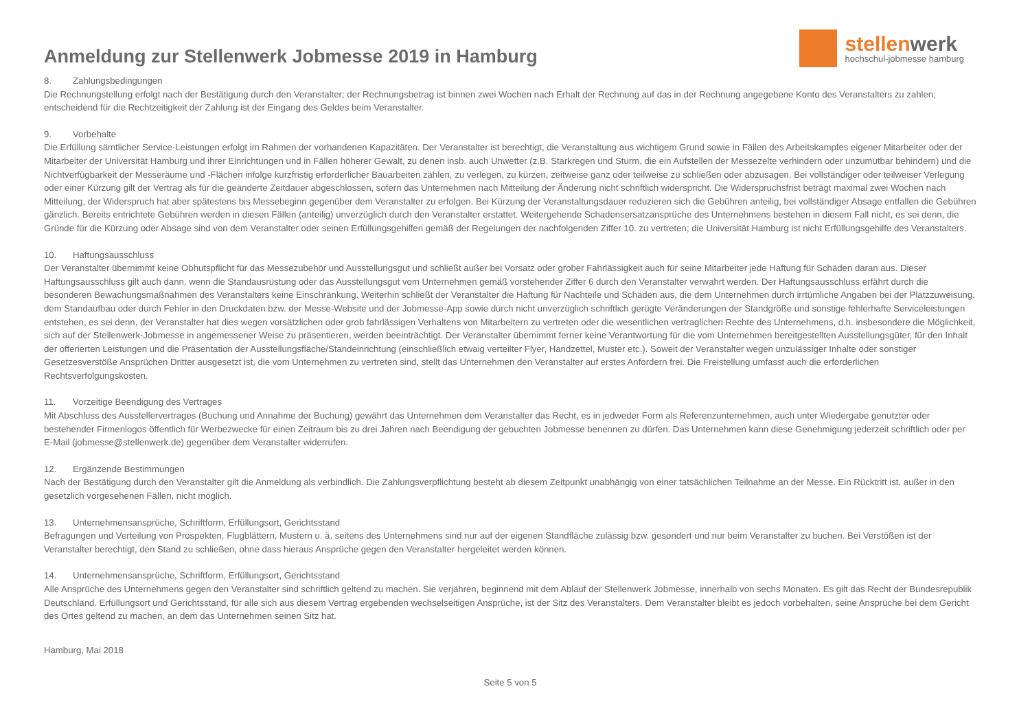Anmeldung zur Stellenwerk Jobmesse 2019 in Hamburg
stellenwerk
hochschul-jobmesse hamburg
8. Zahlungsbedingungen
Die Rechnungstellung erfolgt nach der Bestätigung durch den Veranstalter; der Rechnungsbetrag ist binnen zwei Wochen nach Erhalt der Rechnung auf das in der Rechnung angegebene Konto des Veranstalters zu zahlen; entscheidend für die Rechtzeitigkeit der Zahlung ist der Eingang des Geldes beim Veranstalter.
9. Vorbehalte
Die Erfüllung sämtlicher Service-Leistungen erfolgt im Rahmen der vorhandenen Kapazitäten. Der Veranstalter ist berechtigt, die Veranstaltung aus wichtigem Grund sowie in Fällen des Arbeitskampfes eigener Mitarbeiter oder der Mitarbeiter der Universität Hamburg und ihrer Einrichtungen und in Fällen höherer Gewalt, zu denen insb. auch Unwetter (z.B. Starkregen und Sturm, die ein Aufstellen der Messezelte verhindern oder unzumutbar behindern) und die Nichtverfügbarkeit der Messeräume und -Flächen infolge kurzfristig erforderlicher Bauarbeiten zählen, zu verlegen, zu kürzen, zeitweise ganz oder teilweise zu schließen oder abzusagen. Bei vollständiger oder teilweiser Verlegung oder einer Kürzung gilt der Vertrag als für die geänderte Zeitdauer abgeschlossen, sofern das Unternehmen nach Mitteilung der Änderung nicht schriftlich widerspricht. Die Widerspruchsfrist beträgt maximal zwei Wochen nach Mitteilung, der Widerspruch hat aber spätestens bis Messebeginn gegenüber dem Veranstalter zu erfolgen. Bei Kürzung der Veranstaltungsdauer reduzieren sich die Gebühren anteilig, bei vollständiger Absage entfallen die Gebühren gänzlich. Bereits entrichtete Gebühren werden in diesen Fällen (anteilig) unverzüglich durch den Veranstalter erstattet. Weitergehende Schadensersatzansprüche des Unternehmens bestehen in diesem Fall nicht, es sei denn, die Gründe für die Kürzung oder Absage sind von dem Veranstalter oder seinen Erfüllungsgehilfen gemäß der Regelungen der nachfolgenden Ziffer 10. zu vertreten; die Universität Hamburg ist nicht Erfüllungsgehilfe des Veranstalters.
10. Haftungsausschluss
Der Veranstalter übernimmt keine Obhutspflicht für das Messezubehör und Ausstellungsgut und schließt außer bei Vorsatz oder grober Fahrlässigkeit auch für seine Mitarbeiter jede Haftung für Schäden daran aus. Dieser Haftungsausschluss gilt auch dann, wenn die Standausrüstung oder das Ausstellungsgut vom Unternehmen gemäß vorstehender Ziffer 6 durch den Veranstalter verwahrt werden. Der Haftungsausschluss erfährt durch die besonderen Bewachungsmaßnahmen des Veranstalters keine Einschränkung. Weiterhin schließt der Veranstalter die Haftung für Nachteile und Schäden aus, die dem Unternehmen durch irrtümliche Angaben bei der Platzzuweisung, dem Standaufbau oder durch Fehler in den Druckdaten bzw. der Messe-Website und der Jobmesse-App sowie durch nicht unverzüglich schriftlich gerügte Veränderungen der Standgröße und sonstige fehlerhafte Serviceleistungen entstehen, es sei denn, der Veranstalter hat dies wegen vorsätzlichen oder grob fahrlässigen Verhaltens von Mitarbeitern zu vertreten oder die wesentlichen vertraglichen Rechte des Unternehmens, d.h. insbesondere die Möglichkeit, sich auf der Stellenwerk-Jobmesse in angemessener Weise zu präsentieren, werden beeinträchtigt. Der Veranstalter übernimmt ferner keine Verantwortung für die vom Unternehmen bereitgestellten Ausstellungsgüter, für den Inhalt der offerierten Leistungen und die Präsentation der Ausstellungsfläche/Standeinrichtung (einschließlich etwaig verteilter Flyer, Handzettel, Muster etc.). Soweit der Veranstalter wegen unzulässiger Inhalte oder sonstiger Gesetzesverstöße Ansprüchen Dritter ausgesetzt ist, die vom Unternehmen zu vertreten sind, stellt das Unternehmen den Veranstalter auf erstes Anfordern frei. Die Freistellung umfasst auch die erforderlichen Rechtsverfolgungskosten.
11. Vorzeitige Beendigung des Vertrages
Mit Abschluss des Ausstellervertrages (Buchung und Annahme der Buchung) gewährt das Unternehmen dem Veranstalter das Recht, es in jedweder Form als Referenzunternehmen, auch unter Wiedergabe genutzter oder bestehender Firmenlogos öffentlich für Werbezwecke für einen Zeitraum bis zu drei Jahren nach Beendigung der gebuchten Jobmesse benennen zu dürfen. Das Unternehmen kann diese Genehmigung jederzeit schriftlich oder per E-Mail (jobmesse@stellenwerk.de) gegenüber dem Veranstalter widerrufen.
12. Ergänzende Bestimmungen
Nach der Bestätigung durch den Veranstalter gilt die Anmeldung als verbindlich. Die Zahlungsverpflichtung besteht ab diesem Zeitpunkt unabhängig von einer tatsächlichen Teilnahme an der Messe. Ein Rücktritt ist, außer in den gesetzlich vorgesehenen Fällen, nicht möglich.
13. Unternehmensansprüche, Schriftform, Erfüllungsort, Gerichtsstand
Befragungen und Verteilung von Prospekten, Flugblättern, Mustern u. ä. seitens des Unternehmens sind nur auf der eigenen Standfläche zulässig bzw. gesondert und nur beim Veranstalter zu buchen. Bei Verstößen ist der Veranstalter berechtigt, den Stand zu schließen, ohne dass hieraus Ansprüche gegen den Veranstalter hergeleitet werden können.
14. Unternehmensansprüche, Schriftform, Erfüllungsort, Gerichtsstand
Alle Ansprüche des Unternehmens gegen den Veranstalter sind schriftlich geltend zu machen. Sie verjähren, beginnend mit dem Ablauf der Stellenwerk Jobmesse, innerhalb von sechs Monaten. Es gilt das Recht der Bundesrepublik Deutschland. Erfüllungsort und Gerichtsstand, für alle sich aus diesem Vertrag ergebenden wechselseitigen Ansprüche, ist der Sitz des Veranstalters. Dem Veranstalter bleibt es jedoch vorbehalten, seine Ansprüche bei dem Gericht des Ortes geltend zu machen, an dem das Unternehmen seinen Sitz hat.
Hamburg, Mai 2018
Seite 5 von 5